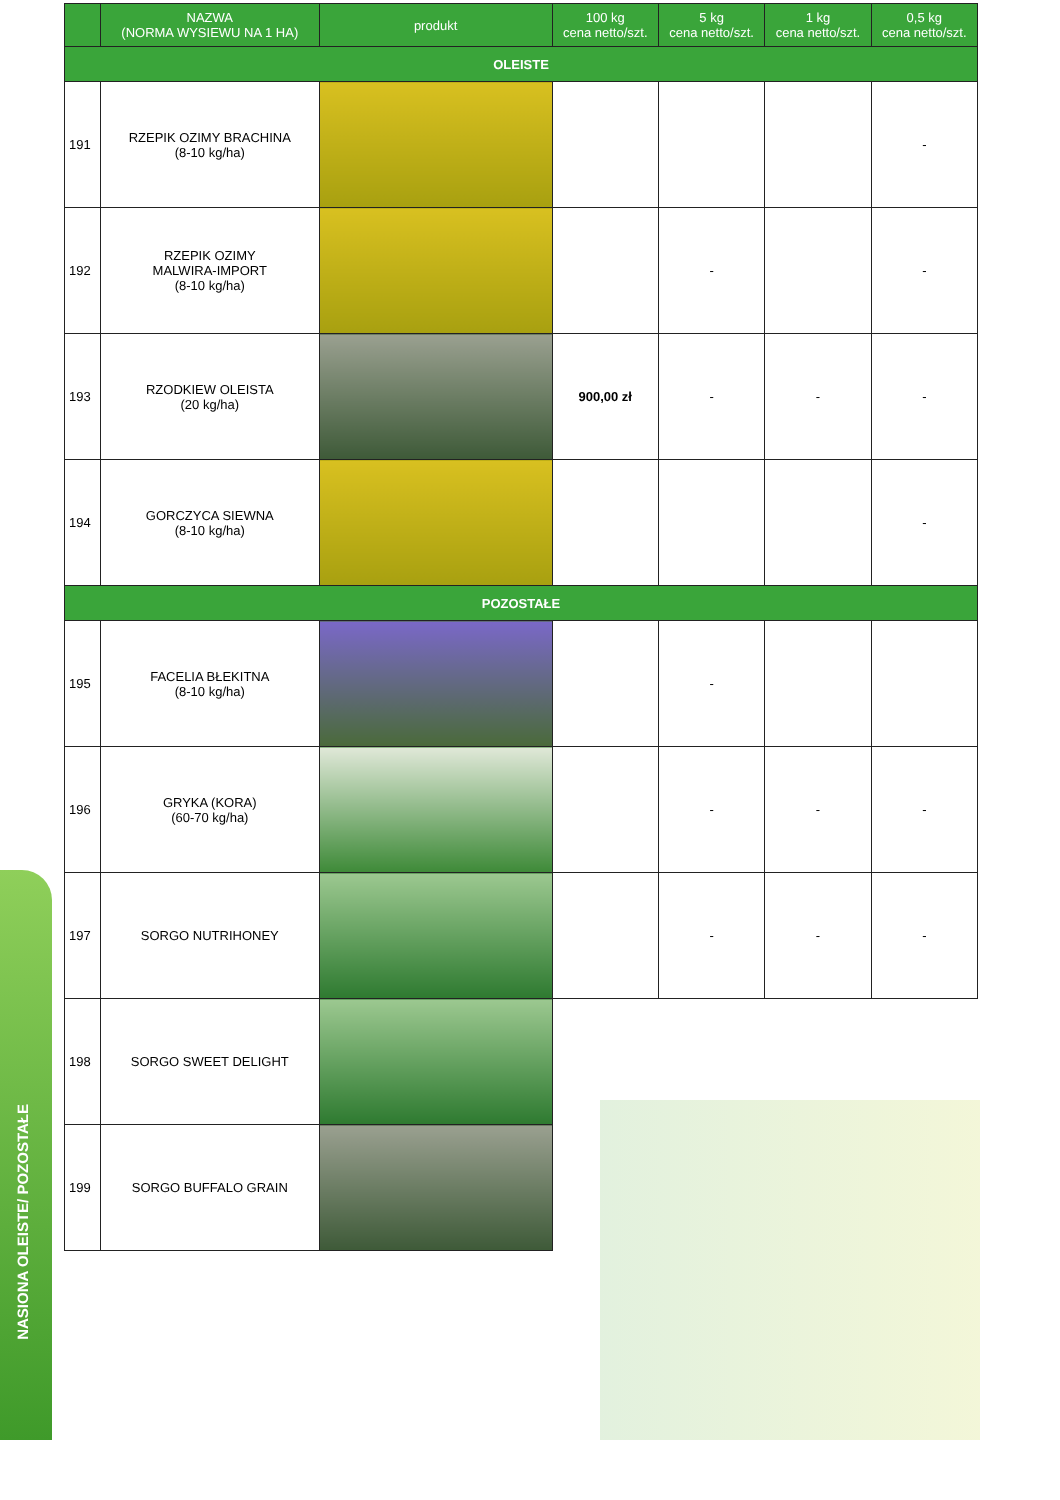NASIONA OLEISTE/ POZOSTAŁE
| | NAZWA (NORMA WYSIEWU NA 1 HA) | produkt | 100 kg cena netto/szt. | 5 kg cena netto/szt. | 1 kg cena netto/szt. | 0,5 kg cena netto/szt. |
| --- | --- | --- | --- | --- | --- | --- |
| OLEISTE | | | | | | |
| 191 | RZEPIK OZIMY BRACHINA (8-10 kg/ha) | | | | | - |
| 192 | RZEPIK OZIMY MALWIRA-IMPORT (8-10 kg/ha) | | | - | | - |
| 193 | RZODKIEW OLEISTA (20 kg/ha) | | 900,00 zł | - | - | - |
| 194 | GORCZYCA SIEWNA (8-10 kg/ha) | | | | | - |
| POZOSTAŁE | | | | | | |
| 195 | FACELIA BŁEKITNA (8-10 kg/ha) | | | - | | |
| 196 | GRYKA (KORA) (60-70 kg/ha) | | | - | - | - |
| 197 | SORGO NUTRIHONEY | | | - | - | - |
| 198 | SORGO SWEET DELIGHT | | | | | |
| 199 | SORGO BUFFALO GRAIN | | | | | |